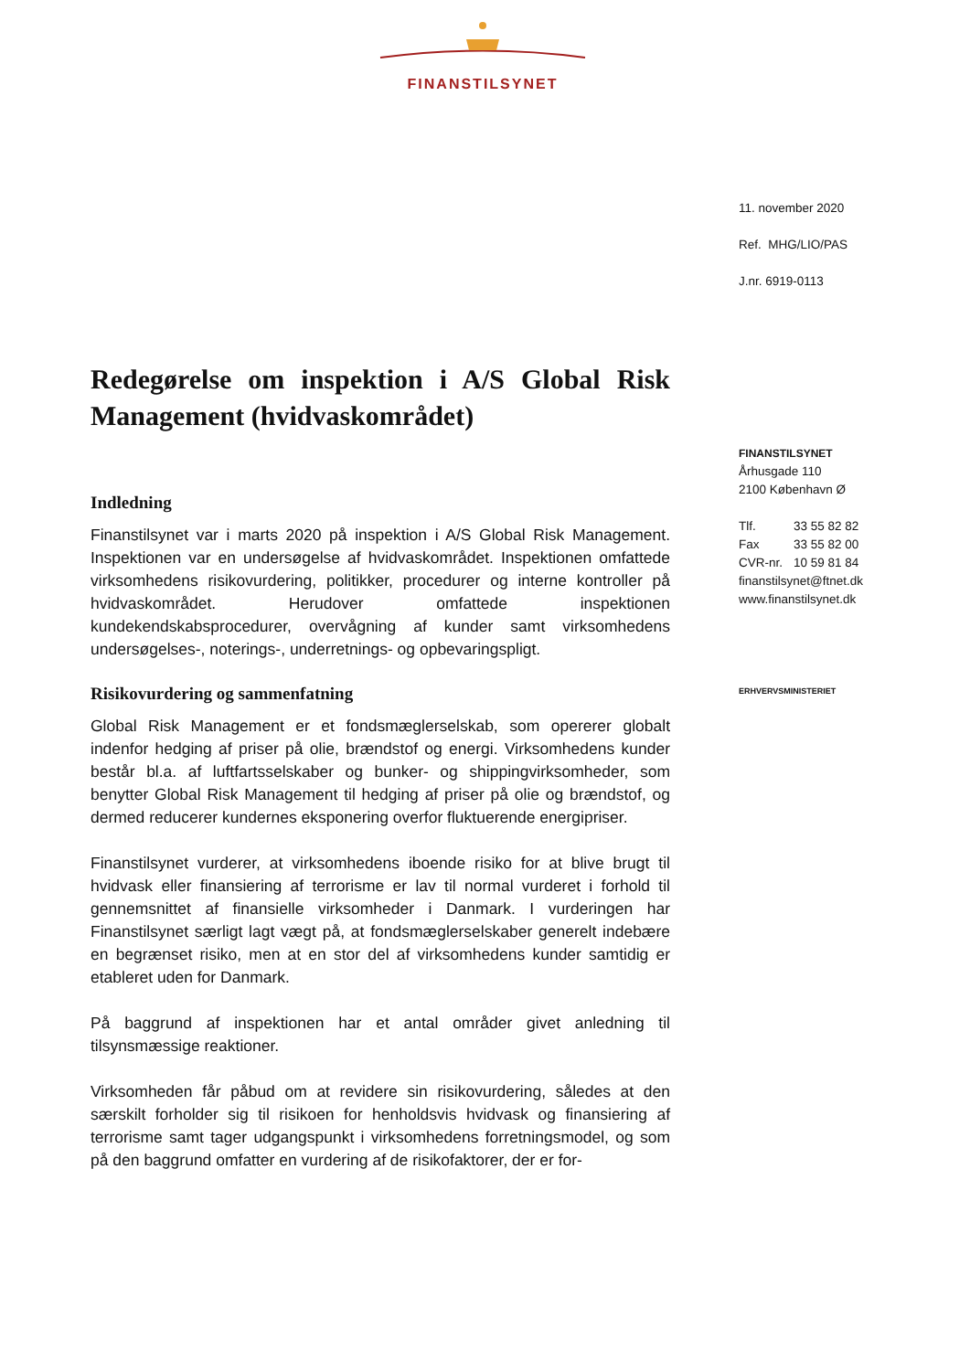FINANSTILSYNET
11. november 2020
Ref. MHG/LIO/PAS
J.nr. 6919-0113
FINANSTILSYNET
Århusgade 110
2100 København Ø
| Tlf. | 33 55 82 82 |
| Fax | 33 55 82 00 |
| CVR-nr. | 10 59 81 84 |
finanstilsynet@ftnet.dk
www.finanstilsynet.dk
ERHVERVSMINISTERIET
Redegørelse om inspektion i A/S Global Risk Management (hvidvaskområdet)
Indledning
Finanstilsynet var i marts 2020 på inspektion i A/S Global Risk Management. Inspektionen var en undersøgelse af hvidvaskområdet. Inspektionen omfattede virksomhedens risikovurdering, politikker, procedurer og interne kontroller på hvidvaskområdet. Herudover omfattede inspektionen kundekendskabsprocedurer, overvågning af kunder samt virksomhedens undersøgelses-, noterings-, underretnings- og opbevaringspligt.
Risikovurdering og sammenfatning
Global Risk Management er et fondsmæglerselskab, som opererer globalt indenfor hedging af priser på olie, brændstof og energi. Virksomhedens kunder består bl.a. af luftfartsselskaber og bunker- og shippingvirksomheder, som benytter Global Risk Management til hedging af priser på olie og brændstof, og dermed reducerer kundernes eksponering overfor fluktuerende energipriser.
Finanstilsynet vurderer, at virksomhedens iboende risiko for at blive brugt til hvidvask eller finansiering af terrorisme er lav til normal vurderet i forhold til gennemsnittet af finansielle virksomheder i Danmark. I vurderingen har Finanstilsynet særligt lagt vægt på, at fondsmæglerselskaber generelt indebære en begrænset risiko, men at en stor del af virksomhedens kunder samtidig er etableret uden for Danmark.
På baggrund af inspektionen har et antal områder givet anledning til tilsynsmæssige reaktioner.
Virksomheden får påbud om at revidere sin risikovurdering, således at den særskilt forholder sig til risikoen for henholdsvis hvidvask og finansiering af terrorisme samt tager udgangspunkt i virksomhedens forretningsmodel, og som på den baggrund omfatter en vurdering af de risikofaktorer, der er for-